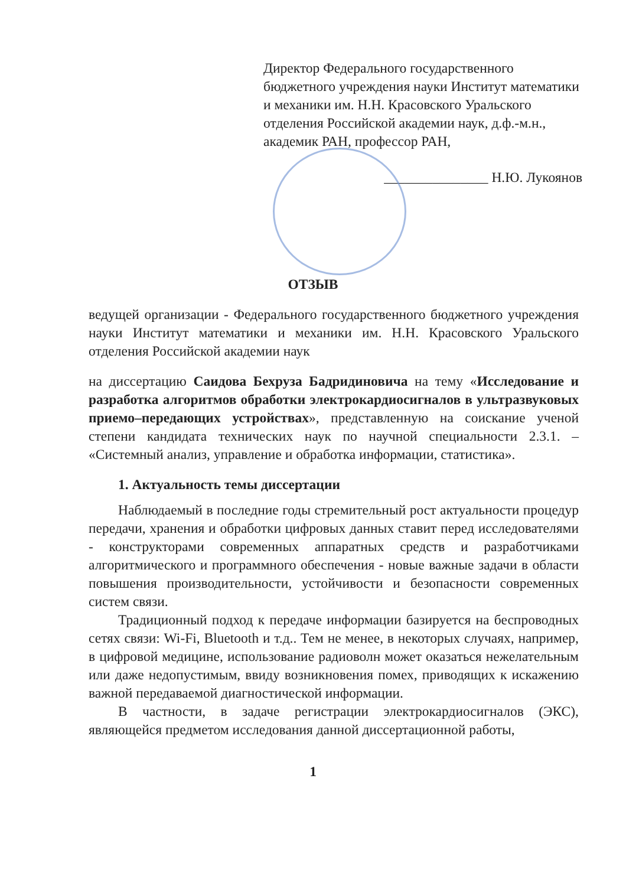Директор Федерального государственного бюджетного учреждения науки Институт математики и механики им. Н.Н. Красовского Уральского отделения Российской академии наук, д.ф.-м.н., академик РАН, профессор РАН,
_______________ Н.Ю. Лукоянов
ОТЗЫВ
ведущей организации - Федерального государственного бюджетного учреждения науки Институт математики и механики им. Н.Н. Красовского Уральского отделения Российской академии наук
на диссертацию Саидова Бехруза Бадридиновича на тему «Исследование и разработка алгоритмов обработки электрокардиосигналов в ультразвуковых приемо–передающих устройствах», представленную на соискание ученой степени кандидата технических наук по научной специальности 2.3.1. – «Системный анализ, управление и обработка информации, статистика».
1. Актуальность темы диссертации
Наблюдаемый в последние годы стремительный рост актуальности процедур передачи, хранения и обработки цифровых данных ставит перед исследователями - конструкторами современных аппаратных средств и разработчиками алгоритмического и программного обеспечения - новые важные задачи в области повышения производительности, устойчивости и безопасности современных систем связи.
Традиционный подход к передаче информации базируется на беспроводных сетях связи: Wi-Fi, Bluetooth и т.д.. Тем не менее, в некоторых случаях, например, в цифровой медицине, использование радиоволн может оказаться нежелательным или даже недопустимым, ввиду возникновения помех, приводящих к искажению важной передаваемой диагностической информации.
В частности, в задаче регистрации электрокардиосигналов (ЭКС), являющейся предметом исследования данной диссертационной работы,
1